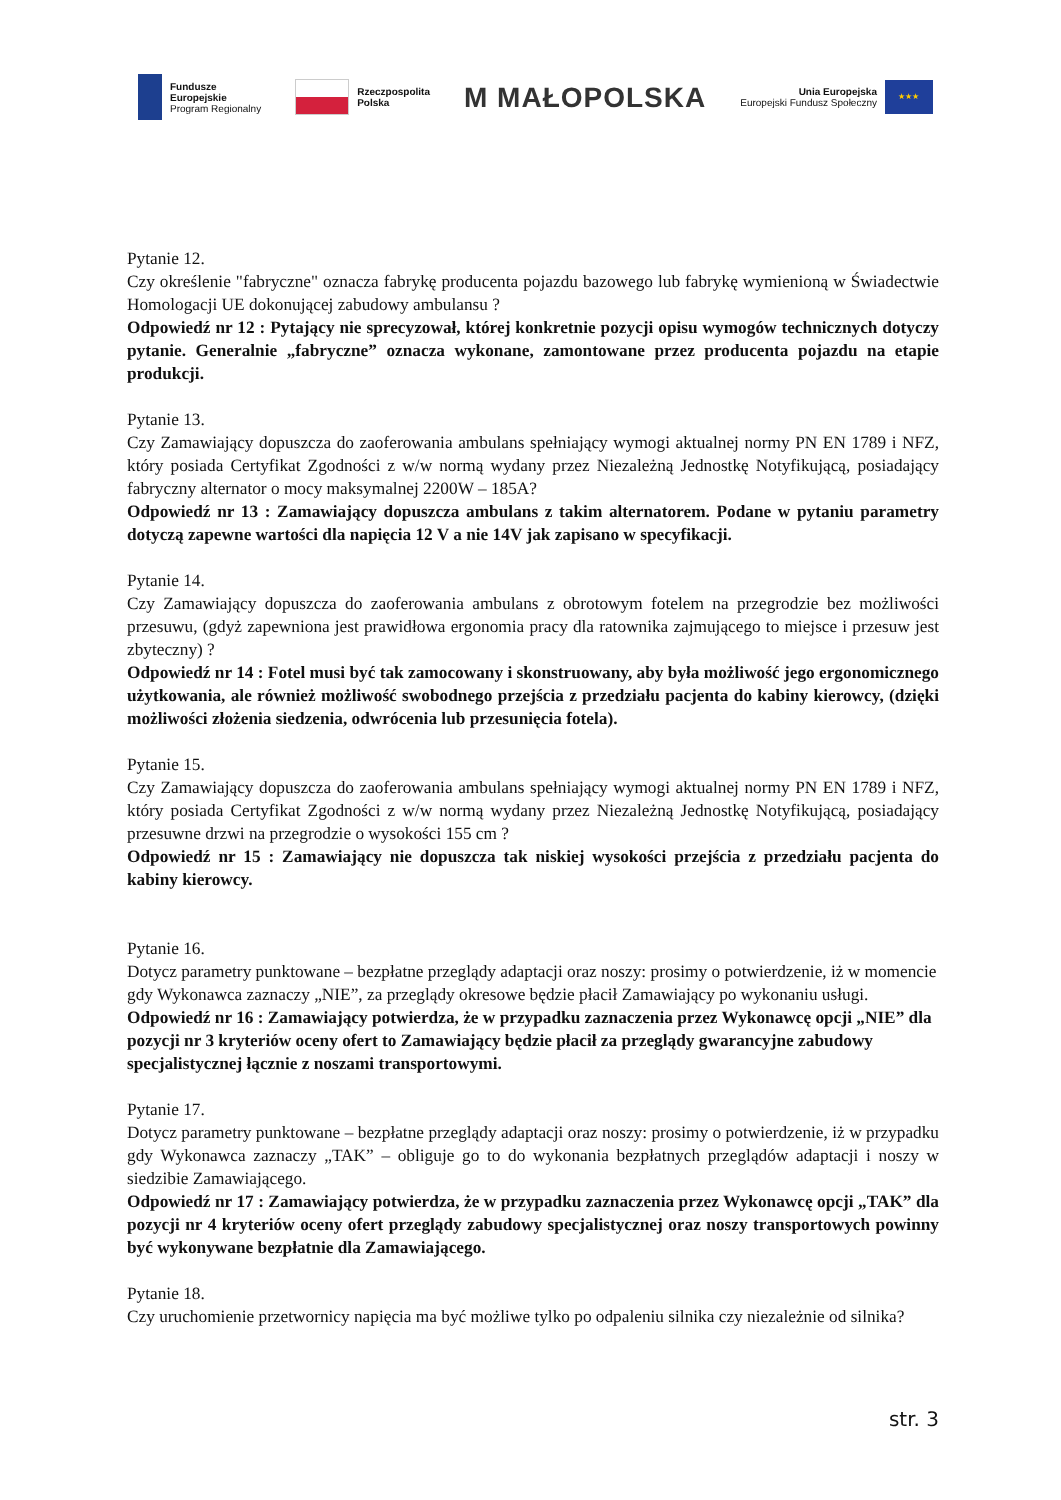Fundusze
Europejskie
Program Regionalny
Rzeczpospolita
Polska
M MAŁOPOLSKA
Unia Europejska
Europejski Fundusz Społeczny
★★★
Pytanie 12.
Czy określenie "fabryczne" oznacza fabrykę producenta pojazdu bazowego lub fabrykę wymienioną w Świadectwie Homologacji UE dokonującej zabudowy ambulansu ?
Odpowiedź nr 12 : Pytający nie sprecyzował, której konkretnie pozycji opisu wymogów technicznych dotyczy pytanie. Generalnie „fabryczne” oznacza wykonane, zamontowane przez producenta pojazdu na etapie produkcji.
Pytanie 13.
Czy Zamawiający dopuszcza do zaoferowania ambulans spełniający wymogi aktualnej normy PN EN 1789 i NFZ, który posiada Certyfikat Zgodności z w/w normą wydany przez Niezależną Jednostkę Notyfikującą, posiadający fabryczny alternator o mocy maksymalnej 2200W – 185A?
Odpowiedź nr 13 : Zamawiający dopuszcza ambulans z takim alternatorem. Podane w pytaniu parametry dotyczą zapewne wartości dla napięcia 12 V a nie 14V jak zapisano w specyfikacji.
Pytanie 14.
Czy Zamawiający dopuszcza do zaoferowania ambulans z obrotowym fotelem na przegrodzie bez możliwości przesuwu, (gdyż zapewniona jest prawidłowa ergonomia pracy dla ratownika zajmującego to miejsce i przesuw jest zbyteczny) ?
Odpowiedź nr 14 : Fotel musi być tak zamocowany i skonstruowany, aby była możliwość jego ergonomicznego użytkowania, ale również możliwość swobodnego przejścia z przedziału pacjenta do kabiny kierowcy, (dzięki możliwości złożenia siedzenia, odwrócenia lub przesunięcia fotela).
Pytanie 15.
Czy Zamawiający dopuszcza do zaoferowania ambulans spełniający wymogi aktualnej normy PN EN 1789 i NFZ, który posiada Certyfikat Zgodności z w/w normą wydany przez Niezależną Jednostkę Notyfikującą, posiadający przesuwne drzwi na przegrodzie o wysokości 155 cm ?
Odpowiedź nr 15 : Zamawiający nie dopuszcza tak niskiej wysokości przejścia z przedziału pacjenta do kabiny kierowcy.
Pytanie 16.
Dotycz parametry punktowane – bezpłatne przeglądy adaptacji oraz noszy: prosimy o potwierdzenie, iż w momencie gdy Wykonawca zaznaczy „NIE”, za przeglądy okresowe będzie płacił Zamawiający po wykonaniu usługi.
Odpowiedź nr 16 : Zamawiający potwierdza, że w przypadku zaznaczenia przez Wykonawcę opcji „NIE” dla pozycji nr 3 kryteriów oceny ofert to Zamawiający będzie płacił za przeglądy gwarancyjne zabudowy specjalistycznej łącznie z noszami transportowymi.
Pytanie 17.
Dotycz parametry punktowane – bezpłatne przeglądy adaptacji oraz noszy: prosimy o potwierdzenie, iż w przypadku gdy Wykonawca zaznaczy „TAK” – obliguje go to do wykonania bezpłatnych przeglądów adaptacji i noszy w siedzibie Zamawiającego.
Odpowiedź nr 17 : Zamawiający potwierdza, że w przypadku zaznaczenia przez Wykonawcę opcji „TAK” dla pozycji nr 4 kryteriów oceny ofert przeglądy zabudowy specjalistycznej oraz noszy transportowych powinny być wykonywane bezpłatnie dla Zamawiającego.
Pytanie 18.
Czy uruchomienie przetwornicy napięcia ma być możliwe tylko po odpaleniu silnika czy niezależnie od silnika?
str. 3